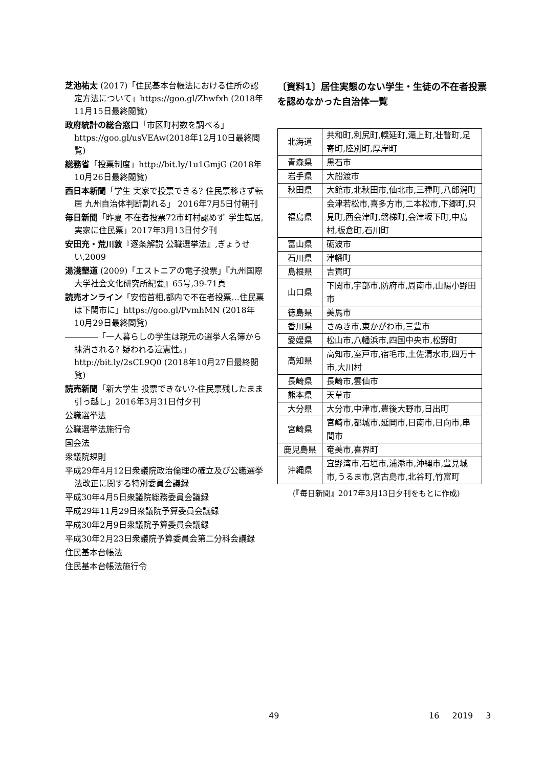芝池祐太 (2017)「住民基本台帳法における住所の認定方法について」https://goo.gl/Zhwfxh (2018年11月15日最終閲覧)
政府統計の総合窓口「市区町村数を調べる」https://goo.gl/usVEAw(2018年12月10日最終閲覧)
総務省「投票制度」http://bit.ly/1u1GmjG (2018年10月26日最終閲覧)
西日本新聞「学生 実家で投票できる? 住民票移さず転居 九州自治体判断割れる」 2016年7月5日付朝刊
毎日新聞「昨夏 不在者投票72市町村認めず 学生転居,実家に住民票」2017年3月13日付夕刊
安田充・荒川敦『逐条解説 公職選挙法』,ぎょうせい,2009
湯淺墾道 (2009)「エストニアの電子投票」『九州国際大学社会文化研究所紀要』65号,39-71頁
読売オンライン「安倍首相,都内で不在者投票…住民票は下関市に」https://goo.gl/PvmhMN (2018年10月29日最終閲覧)
――――「一人暮らしの学生は親元の選挙人名簿から抹消される? 疑われる違憲性。」http://bit.ly/2sCL9Q0 (2018年10月27日最終閲覧)
読売新聞「新大学生 投票できない?-住民票残したまま引っ越し」2016年3月31日付夕刊
公職選挙法
公職選挙法施行令
国会法
衆議院規則
平成29年4月12日衆議院政治倫理の確立及び公職選挙法改正に関する特別委員会議録
平成30年4月5日衆議院総務委員会議録
平成29年11月29日衆議院予算委員会議録
平成30年2月9日衆議院予算委員会議録
平成30年2月23日衆議院予算委員会第二分科会議録
住民基本台帳法
住民基本台帳法施行令
〔資料1〕居住実態のない学生・生徒の不在者投票を認めなかった自治体一覧
| 北海道 | 共和町,利尻町,幌延町,滝上町,壮瞥町,足寄町,陸別町,厚岸町 |
| 青森県 | 黒石市 |
| 岩手県 | 大船渡市 |
| 秋田県 | 大館市,北秋田市,仙北市,三種町,八郎潟町 |
| 福島県 | 会津若松市,喜多方市,二本松市,下郷町,只見町,西会津町,磐梯町,会津坂下町,中島村,板倉町,石川町 |
| 富山県 | 砺波市 |
| 石川県 | 津幡町 |
| 島根県 | 吉賀町 |
| 山口県 | 下関市,宇部市,防府市,周南市,山陽小野田市 |
| 徳島県 | 美馬市 |
| 香川県 | さぬき市,東かがわ市,三豊市 |
| 愛媛県 | 松山市,八幡浜市,四国中央市,松野町 |
| 高知県 | 高知市,室戸市,宿毛市,土佐清水市,四万十市,大川村 |
| 長崎県 | 長崎市,雲仙市 |
| 熊本県 | 天草市 |
| 大分県 | 大分市,中津市,豊後大野市,日出町 |
| 宮崎県 | 宮崎市,都城市,延岡市,日南市,日向市,串間市 |
| 鹿児島県 | 奄美市,喜界町 |
| 沖縄県 | 宜野湾市,石垣市,浦添市,沖縄市,豊見城市,うるま市,宮古島市,北谷町,竹富町 |
(『毎日新聞』2017年3月13日夕刊をもとに作成)
49 16 2019 3